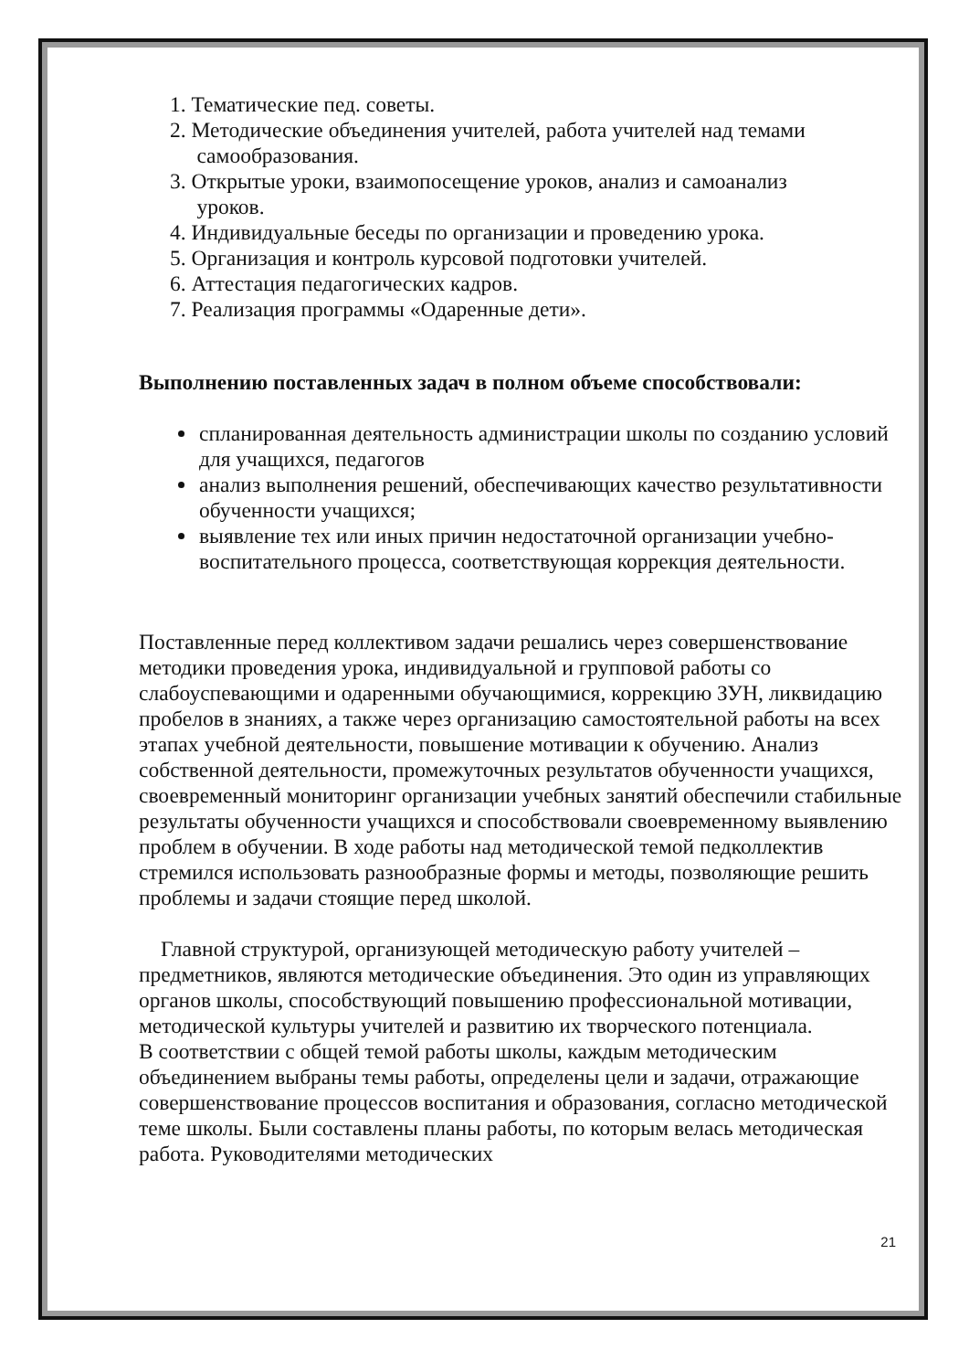1. Тематические пед. советы.
2. Методические объединения учителей, работа учителей над темами
самообразования.
3. Открытые уроки, взаимопосещение уроков, анализ и самоанализ
уроков.
4. Индивидуальные беседы по организации и проведению урока.
5. Организация и контроль курсовой подготовки учителей.
6. Аттестация педагогических кадров.
7. Реализация программы «Одаренные дети».
Выполнению поставленных задач в полном объеме способствовали:
спланированная деятельность администрации школы по созданию условий для учащихся, педагогов
анализ выполнения решений, обеспечивающих качество результативности обученности учащихся;
выявление тех или иных причин недостаточной организации учебно-воспитательного процесса, соответствующая коррекция деятельности.
Поставленные перед коллективом задачи решались через совершенствование методики проведения урока, индивидуальной и групповой работы со слабоуспевающими и одаренными обучающимися, коррекцию ЗУН, ликвидацию пробелов в знаниях, а также через организацию самостоятельной работы на всех этапах учебной деятельности, повышение мотивации к обучению. Анализ собственной деятельности, промежуточных результатов обученности учащихся, своевременный мониторинг организации учебных занятий обеспечили стабильные результаты обученности учащихся и способствовали своевременному выявлению проблем в обучении. В ходе работы над методической темой педколлектив стремился использовать разнообразные формы и методы, позволяющие решить проблемы и задачи стоящие перед школой.
Главной структурой, организующей методическую работу учителей – предметников, являются методические объединения. Это один из управляющих органов школы, способствующий повышению профессиональной мотивации, методической культуры учителей и развитию их творческого потенциала.
В соответствии с общей темой работы школы, каждым методическим объединением выбраны темы работы, определены цели и задачи, отражающие совершенствование процессов воспитания и образования, согласно методической теме школы. Были составлены планы работы, по которым велась методическая работа. Руководителями методических
21